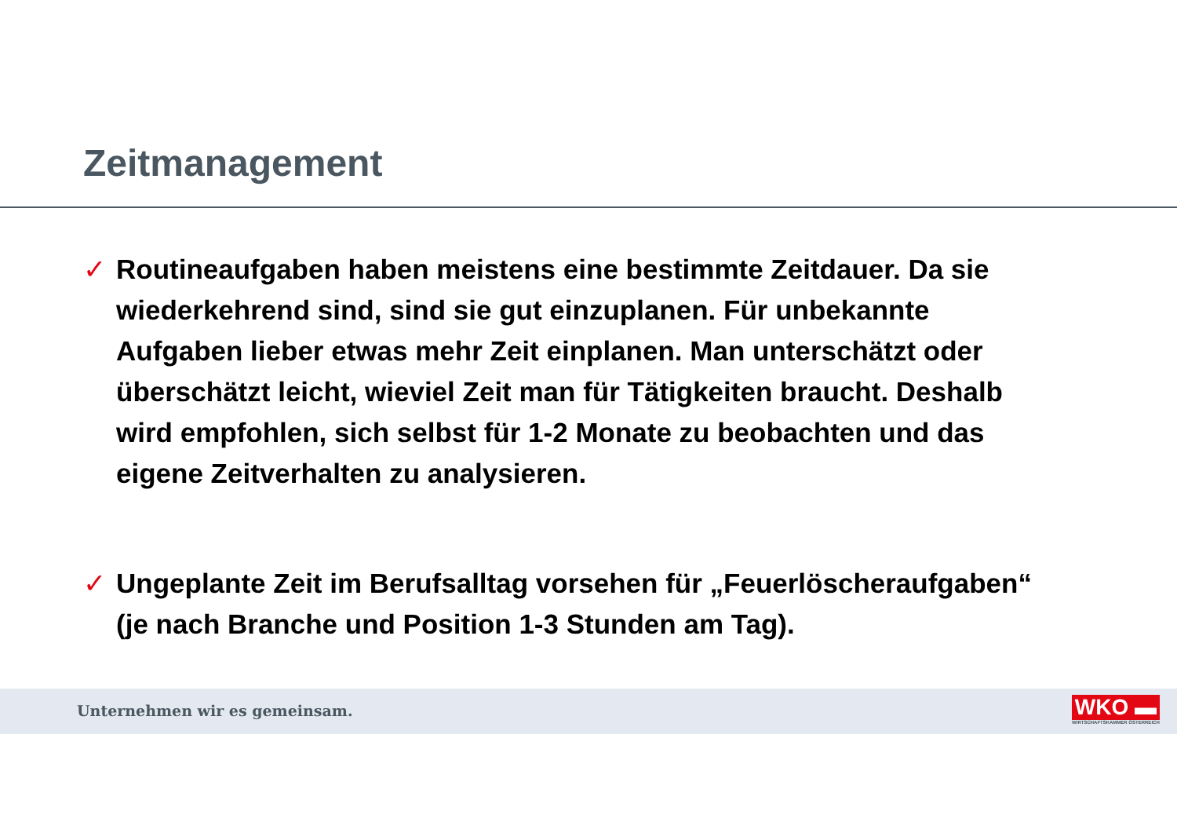Zeitmanagement
✓ Routineaufgaben haben meistens eine bestimmte Zeitdauer. Da sie wiederkehrend sind, sind sie gut einzuplanen. Für unbekannte Aufgaben lieber etwas mehr Zeit einplanen. Man unterschätzt oder überschätzt leicht, wieviel Zeit man für Tätigkeiten braucht. Deshalb wird empfohlen, sich selbst für 1-2 Monate zu beobachten und das eigene Zeitverhalten zu analysieren.
✓ Ungeplante Zeit im Berufsalltag vorsehen für „Feuerlöscheraufgaben“ (je nach Branche und Position 1-3 Stunden am Tag).
Unternehmen wir es gemeinsam.
WKO ▬
WIRTSCHAFTSKAMMER ÖSTERREICH